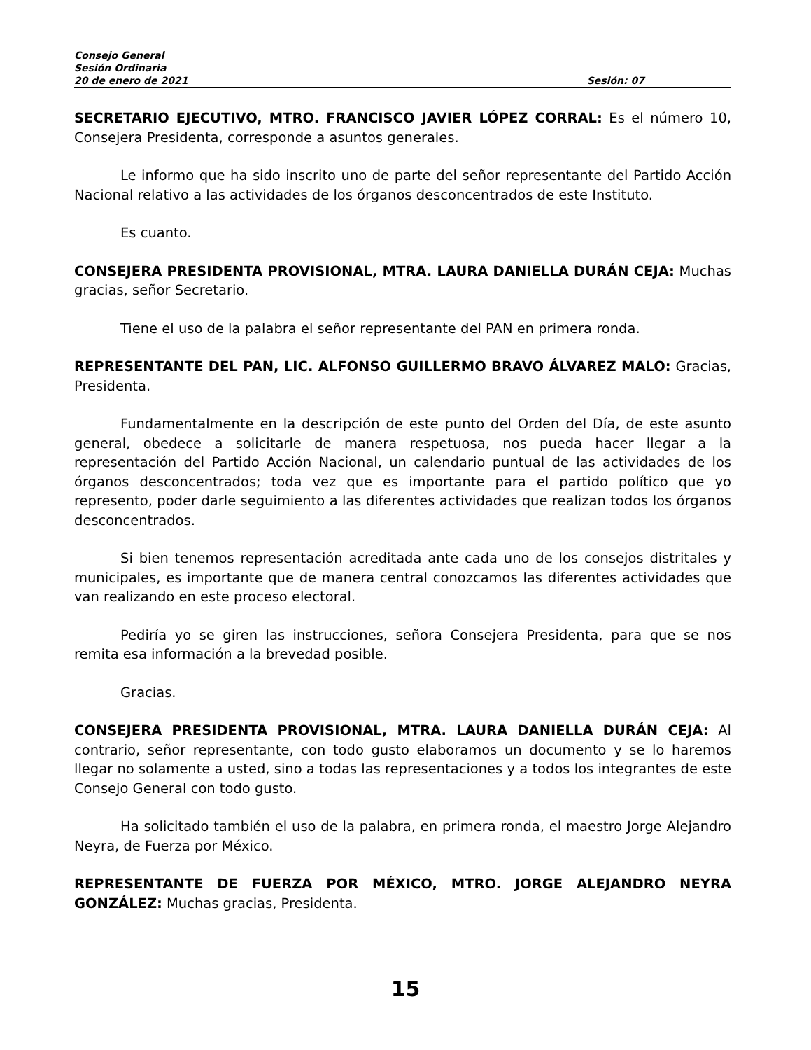Consejo General
Sesión Ordinaria
20 de enero de 2021 Sesión: 07
SECRETARIO EJECUTIVO, MTRO. FRANCISCO JAVIER LÓPEZ CORRAL: Es el número 10, Consejera Presidenta, corresponde a asuntos generales.
Le informo que ha sido inscrito uno de parte del señor representante del Partido Acción Nacional relativo a las actividades de los órganos desconcentrados de este Instituto.
Es cuanto.
CONSEJERA PRESIDENTA PROVISIONAL, MTRA. LAURA DANIELLA DURÁN CEJA: Muchas gracias, señor Secretario.
Tiene el uso de la palabra el señor representante del PAN en primera ronda.
REPRESENTANTE DEL PAN, LIC. ALFONSO GUILLERMO BRAVO ÁLVAREZ MALO: Gracias, Presidenta.
Fundamentalmente en la descripción de este punto del Orden del Día, de este asunto general, obedece a solicitarle de manera respetuosa, nos pueda hacer llegar a la representación del Partido Acción Nacional, un calendario puntual de las actividades de los órganos desconcentrados; toda vez que es importante para el partido político que yo represento, poder darle seguimiento a las diferentes actividades que realizan todos los órganos desconcentrados.
Si bien tenemos representación acreditada ante cada uno de los consejos distritales y municipales, es importante que de manera central conozcamos las diferentes actividades que van realizando en este proceso electoral.
Pediría yo se giren las instrucciones, señora Consejera Presidenta, para que se nos remita esa información a la brevedad posible.
Gracias.
CONSEJERA PRESIDENTA PROVISIONAL, MTRA. LAURA DANIELLA DURÁN CEJA: Al contrario, señor representante, con todo gusto elaboramos un documento y se lo haremos llegar no solamente a usted, sino a todas las representaciones y a todos los integrantes de este Consejo General con todo gusto.
Ha solicitado también el uso de la palabra, en primera ronda, el maestro Jorge Alejandro Neyra, de Fuerza por México.
REPRESENTANTE DE FUERZA POR MÉXICO, MTRO. JORGE ALEJANDRO NEYRA GONZÁLEZ: Muchas gracias, Presidenta.
15